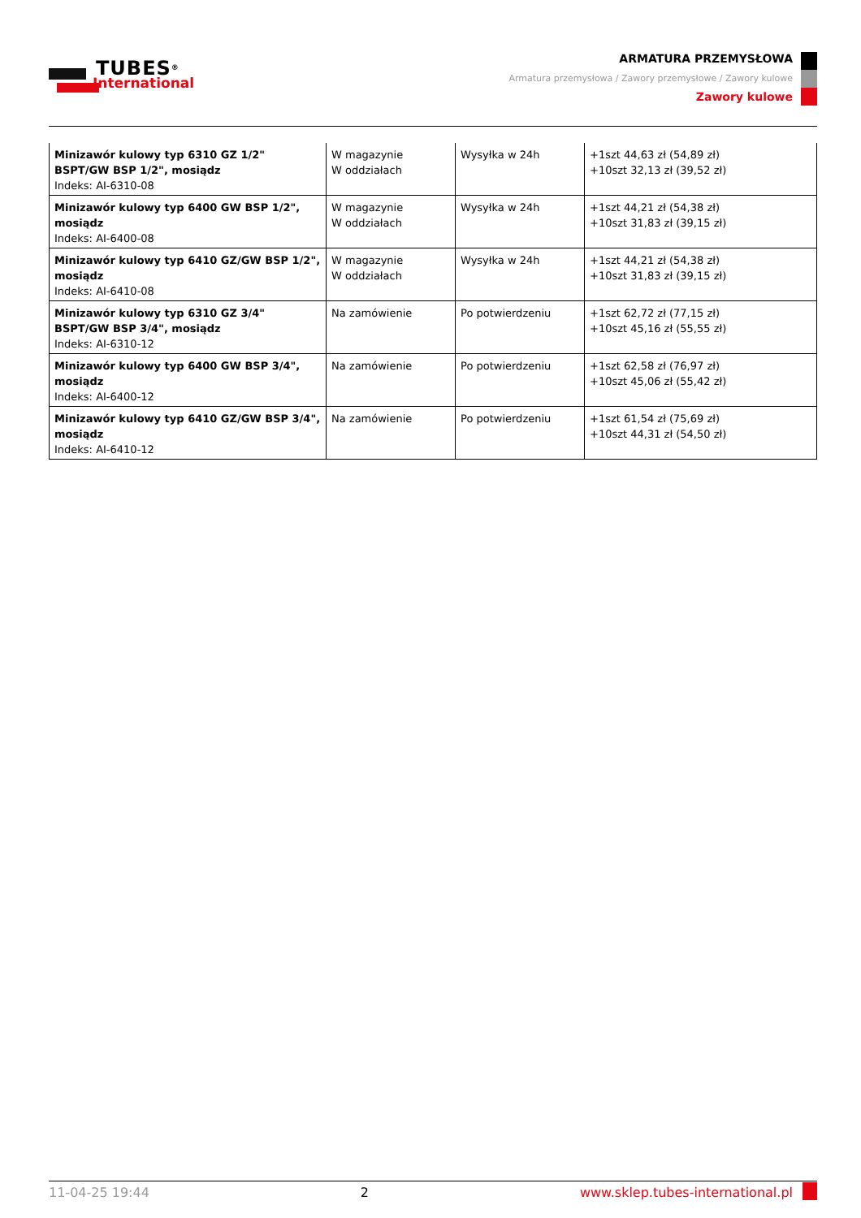TUBES<sup>®</sup>
International
ARMATURA PRZEMYSŁOWA
Armatura przemysłowa / Zawory przemysłowe / Zawory kulowe
Zawory kulowe
| Minizawór kulowy typ 6310 GZ 1/2" BSPT/GW BSP 1/2", mosiądz Indeks: AI-6310-08 | W magazynie W oddziałach | Wysyłka w 24h | +1szt 44,63 zł (54,89 zł) +10szt 32,13 zł (39,52 zł) |
| Minizawór kulowy typ 6400 GW BSP 1/2", mosiądz Indeks: AI-6400-08 | W magazynie W oddziałach | Wysyłka w 24h | +1szt 44,21 zł (54,38 zł) +10szt 31,83 zł (39,15 zł) |
| Minizawór kulowy typ 6410 GZ/GW BSP 1/2", mosiądz Indeks: AI-6410-08 | W magazynie W oddziałach | Wysyłka w 24h | +1szt 44,21 zł (54,38 zł) +10szt 31,83 zł (39,15 zł) |
| Minizawór kulowy typ 6310 GZ 3/4" BSPT/GW BSP 3/4", mosiądz Indeks: AI-6310-12 | Na zamówienie | Po potwierdzeniu | +1szt 62,72 zł (77,15 zł) +10szt 45,16 zł (55,55 zł) |
| Minizawór kulowy typ 6400 GW BSP 3/4", mosiądz Indeks: AI-6400-12 | Na zamówienie | Po potwierdzeniu | +1szt 62,58 zł (76,97 zł) +10szt 45,06 zł (55,42 zł) |
| Minizawór kulowy typ 6410 GZ/GW BSP 3/4", mosiądz Indeks: AI-6410-12 | Na zamówienie | Po potwierdzeniu | +1szt 61,54 zł (75,69 zł) +10szt 44,31 zł (54,50 zł) |
11-04-25 19:44 2 www.sklep.tubes-international.pl